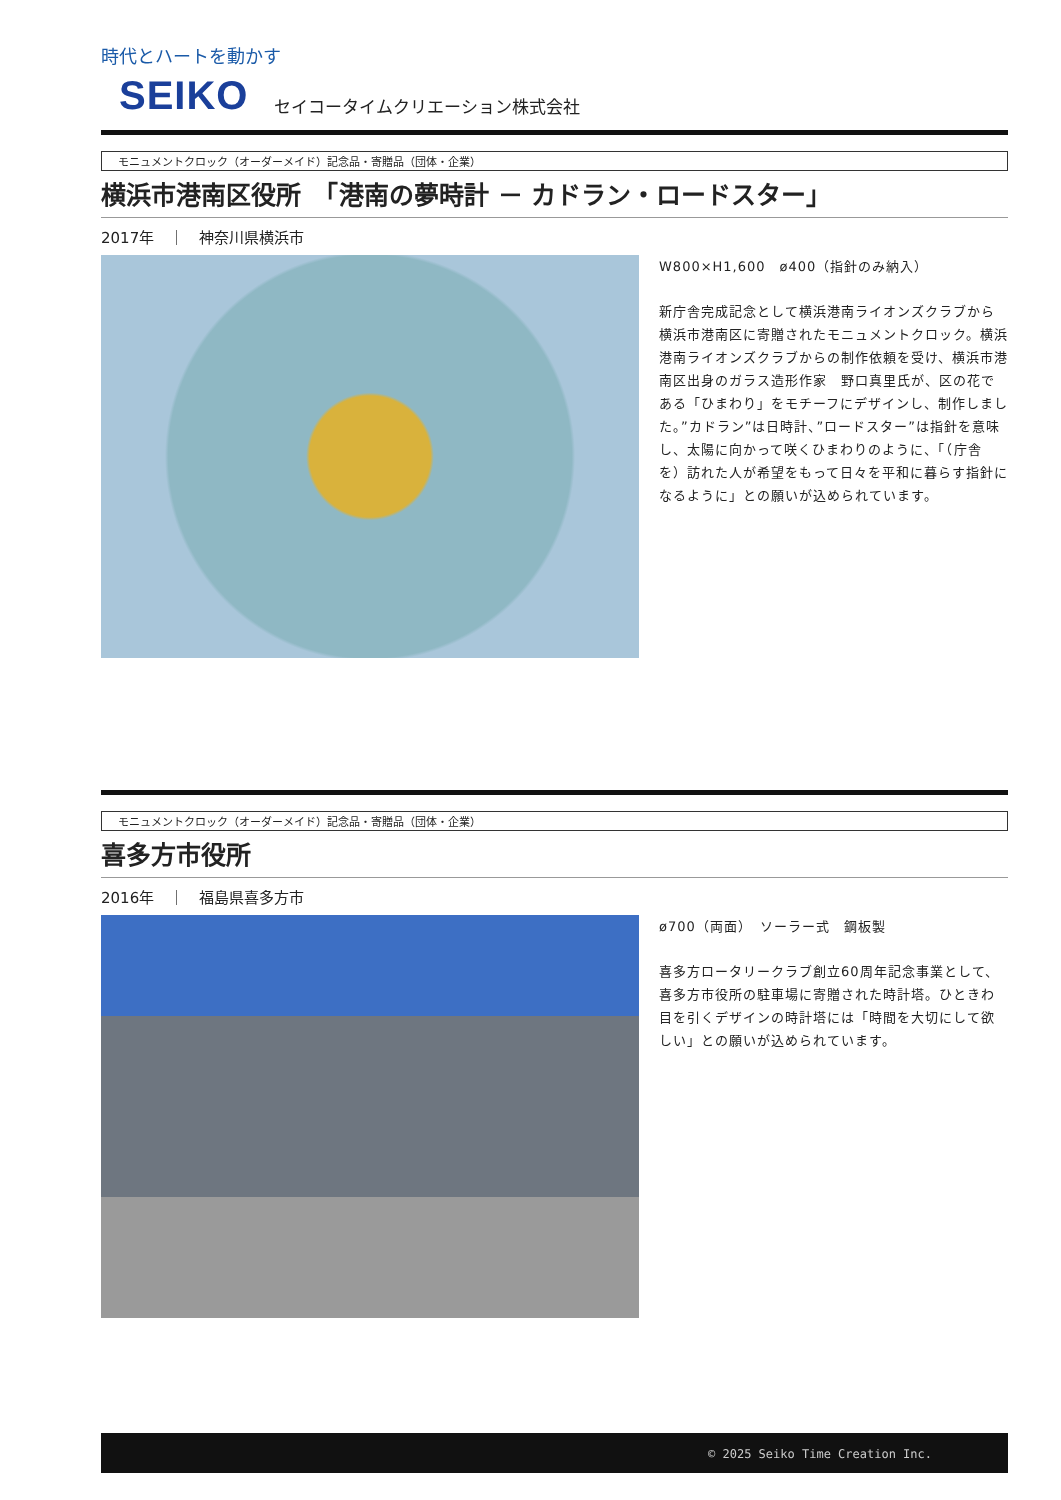時代とハートを動かす
SEIKO セイコータイムクリエーション株式会社
モニュメントクロック（オーダーメイド）記念品・寄贈品（団体・企業）
横浜市港南区役所　「港南の夢時計 － カドラン・ロードスター」
2017年　｜　神奈川県横浜市
W800×H1,600　ø400（指針のみ納入）
新庁舎完成記念として横浜港南ライオンズクラブから横浜市港南区に寄贈されたモニュメントクロック。横浜港南ライオンズクラブからの制作依頼を受け、横浜市港南区出身のガラス造形作家　野口真里氏が、区の花である「ひまわり」をモチーフにデザインし、制作しました。”カドラン”は日時計、”ロードスター”は指針を意味し、太陽に向かって咲くひまわりのように、「（庁舎を）訪れた人が希望をもって日々を平和に暮らす指針になるように」との願いが込められています。
モニュメントクロック（オーダーメイド）記念品・寄贈品（団体・企業）
喜多方市役所
2016年　｜　福島県喜多方市
ø700（両面）　ソーラー式　鋼板製
喜多方ロータリークラブ創立60周年記念事業として、喜多方市役所の駐車場に寄贈された時計塔。ひときわ目を引くデザインの時計塔には「時間を大切にして欲しい」との願いが込められています。
© 2025 Seiko Time Creation Inc.